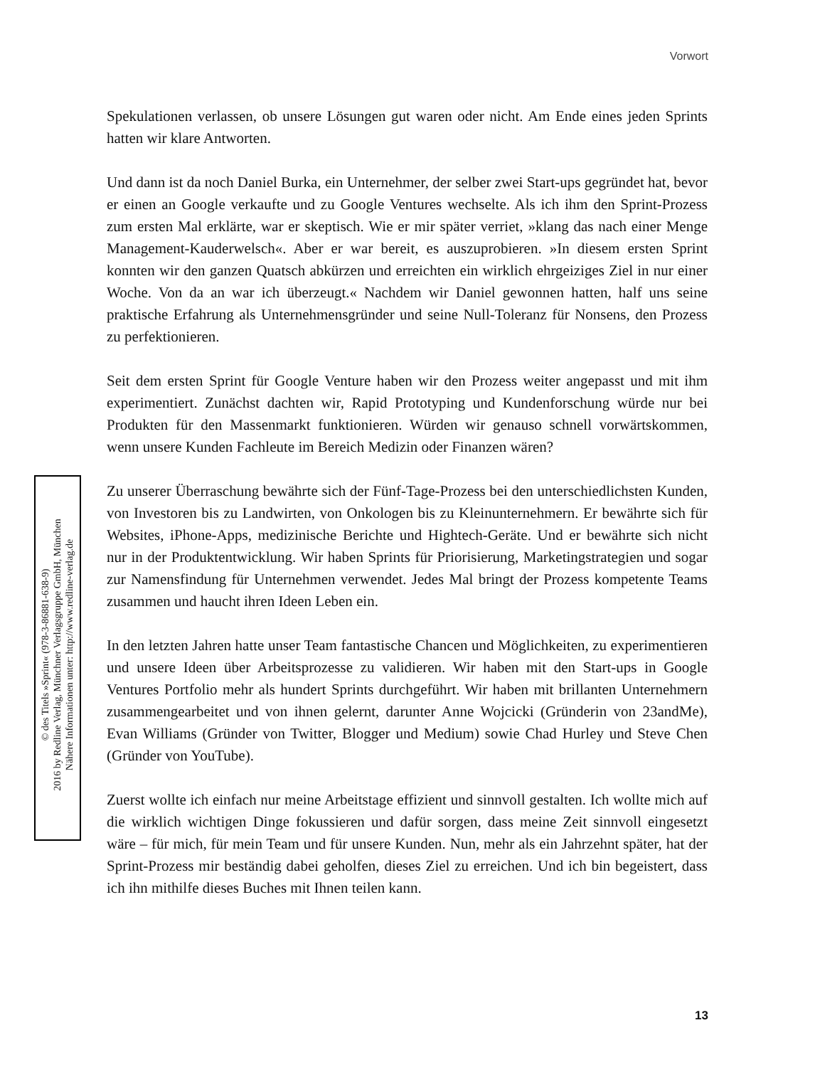Vorwort
Spekulationen verlassen, ob unsere Lösungen gut waren oder nicht. Am Ende eines jeden Sprints hatten wir klare Antworten.
Und dann ist da noch Daniel Burka, ein Unternehmer, der selber zwei Start-ups gegründet hat, bevor er einen an Google verkaufte und zu Google Ventures wechselte. Als ich ihm den Sprint-Prozess zum ersten Mal erklärte, war er skeptisch. Wie er mir später verriet, »klang das nach einer Menge Management-Kauderwelsch«. Aber er war bereit, es auszuprobieren. »In diesem ersten Sprint konnten wir den ganzen Quatsch abkürzen und erreichten ein wirklich ehrgeiziges Ziel in nur einer Woche. Von da an war ich überzeugt.« Nachdem wir Daniel gewonnen hatten, half uns seine praktische Erfahrung als Unternehmensgründer und seine Null-Toleranz für Nonsens, den Prozess zu perfektionieren.
Seit dem ersten Sprint für Google Venture haben wir den Prozess weiter angepasst und mit ihm experimentiert. Zunächst dachten wir, Rapid Prototyping und Kundenforschung würde nur bei Produkten für den Massenmarkt funktionieren. Würden wir genauso schnell vorwärtskommen, wenn unsere Kunden Fachleute im Bereich Medizin oder Finanzen wären?
Zu unserer Überraschung bewährte sich der Fünf-Tage-Prozess bei den unterschiedlichsten Kunden, von Investoren bis zu Landwirten, von Onkologen bis zu Kleinunternehmern. Er bewährte sich für Websites, iPhone-Apps, medizinische Berichte und Hightech-Geräte. Und er bewährte sich nicht nur in der Produktentwicklung. Wir haben Sprints für Priorisierung, Marketingstrategien und sogar zur Namensfindung für Unternehmen verwendet. Jedes Mal bringt der Prozess kompetente Teams zusammen und haucht ihren Ideen Leben ein.
In den letzten Jahren hatte unser Team fantastische Chancen und Möglichkeiten, zu experimentieren und unsere Ideen über Arbeitsprozesse zu validieren. Wir haben mit den Start-ups in Google Ventures Portfolio mehr als hundert Sprints durchgeführt. Wir haben mit brillanten Unternehmern zusammengearbeitet und von ihnen gelernt, darunter Anne Wojcicki (Gründerin von 23andMe), Evan Williams (Gründer von Twitter, Blogger und Medium) sowie Chad Hurley und Steve Chen (Gründer von YouTube).
Zuerst wollte ich einfach nur meine Arbeitstage effizient und sinnvoll gestalten. Ich wollte mich auf die wirklich wichtigen Dinge fokussieren und dafür sorgen, dass meine Zeit sinnvoll eingesetzt wäre – für mich, für mein Team und für unsere Kunden. Nun, mehr als ein Jahrzehnt später, hat der Sprint-Prozess mir beständig dabei geholfen, dieses Ziel zu erreichen. Und ich bin begeistert, dass ich ihn mithilfe dieses Buches mit Ihnen teilen kann.
© des Titels »Sprint« (978-3-86881-638-9)
2016 by Redline Verlag, Münchner Verlagsgruppe GmbH, München
Nähere Informationen unter: http://www.redline-verlag.de
13